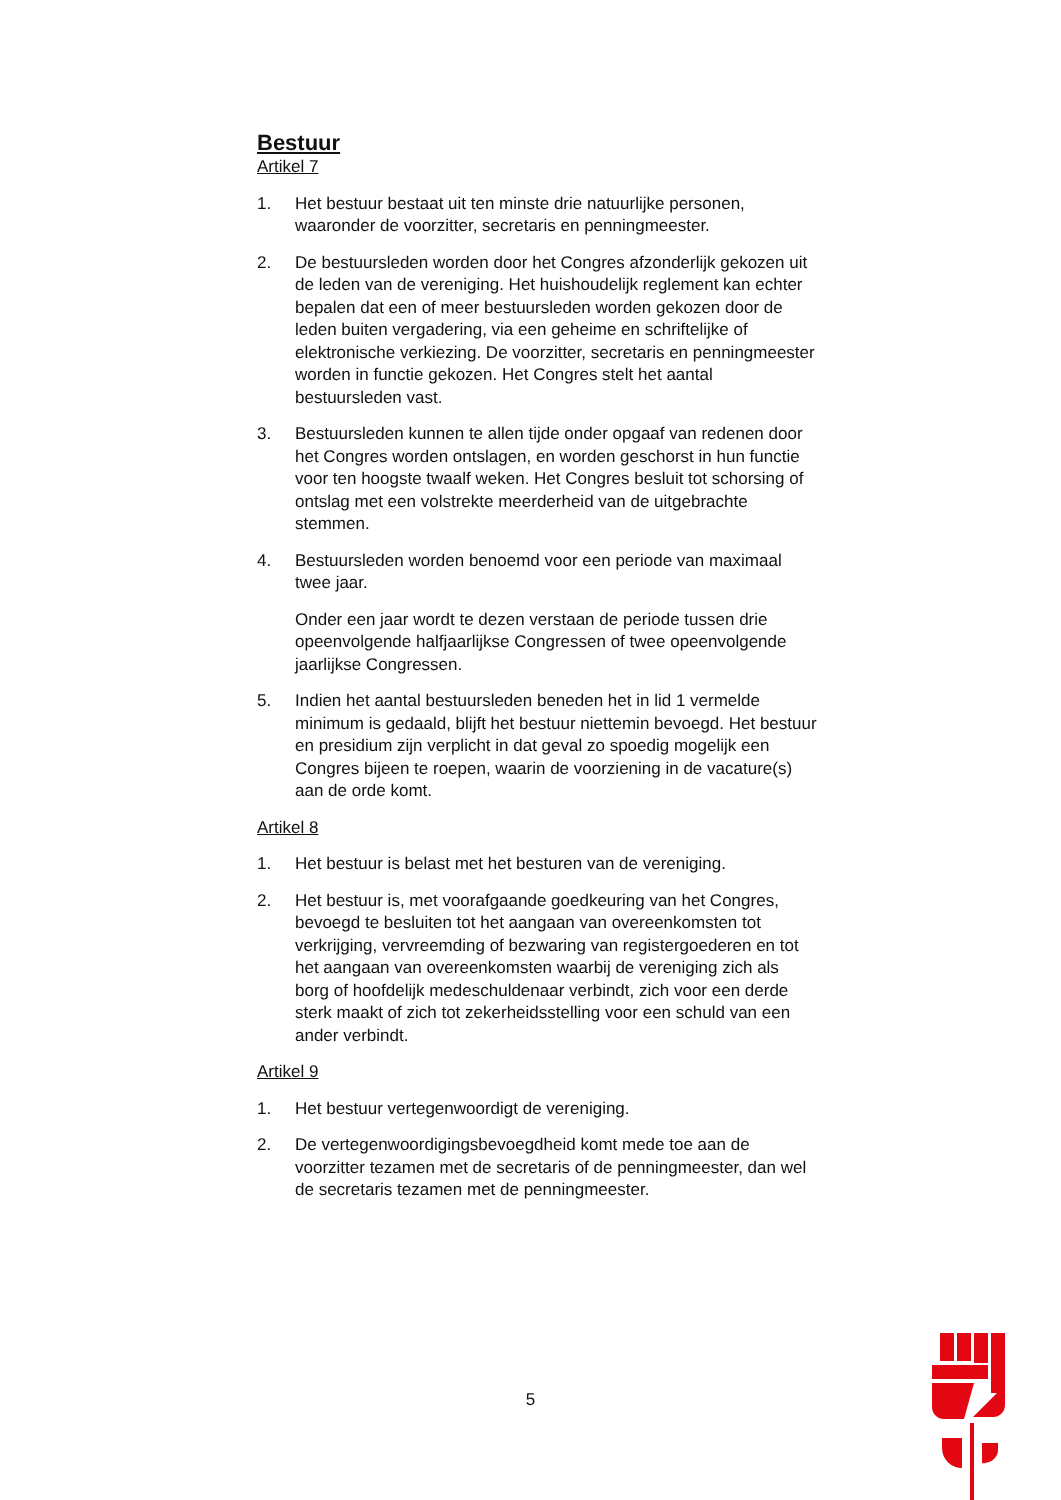Bestuur
Artikel 7
1. Het bestuur bestaat uit ten minste drie natuurlijke personen, waaronder de voorzitter, secretaris en penningmeester.
2. De bestuursleden worden door het Congres afzonderlijk gekozen uit de leden van de vereniging. Het huishoudelijk reglement kan echter bepalen dat een of meer bestuursleden worden gekozen door de leden buiten vergadering, via een geheime en schriftelijke of elektronische verkiezing. De voorzitter, secretaris en penningmeester worden in functie gekozen. Het Congres stelt het aantal bestuursleden vast.
3. Bestuursleden kunnen te allen tijde onder opgaaf van redenen door het Congres worden ontslagen, en worden geschorst in hun functie voor ten hoogste twaalf weken. Het Congres besluit tot schorsing of ontslag met een volstrekte meerderheid van de uitgebrachte stemmen.
4. Bestuursleden worden benoemd voor een periode van maximaal twee jaar.
Onder een jaar wordt te dezen verstaan de periode tussen drie opeenvolgende halfjaarlijkse Congressen of twee opeenvolgende jaarlijkse Congressen.
5. Indien het aantal bestuursleden beneden het in lid 1 vermelde minimum is gedaald, blijft het bestuur niettemin bevoegd. Het bestuur en presidium zijn verplicht in dat geval zo spoedig mogelijk een Congres bijeen te roepen, waarin de voorziening in de vacature(s) aan de orde komt.
Artikel 8
1. Het bestuur is belast met het besturen van de vereniging.
2. Het bestuur is, met voorafgaande goedkeuring van het Congres, bevoegd te besluiten tot het aangaan van overeenkomsten tot verkrijging, vervreemding of bezwaring van registergoederen en tot het aangaan van overeenkomsten waarbij de vereniging zich als borg of hoofdelijk medeschuldenaar verbindt, zich voor een derde sterk maakt of zich tot zekerheidsstelling voor een schuld van een ander verbindt.
Artikel 9
1. Het bestuur vertegenwoordigt de vereniging.
2. De vertegenwoordigingsbevoegdheid komt mede toe aan de voorzitter tezamen met de secretaris of de penningmeester, dan wel de secretaris tezamen met de penningmeester.
5